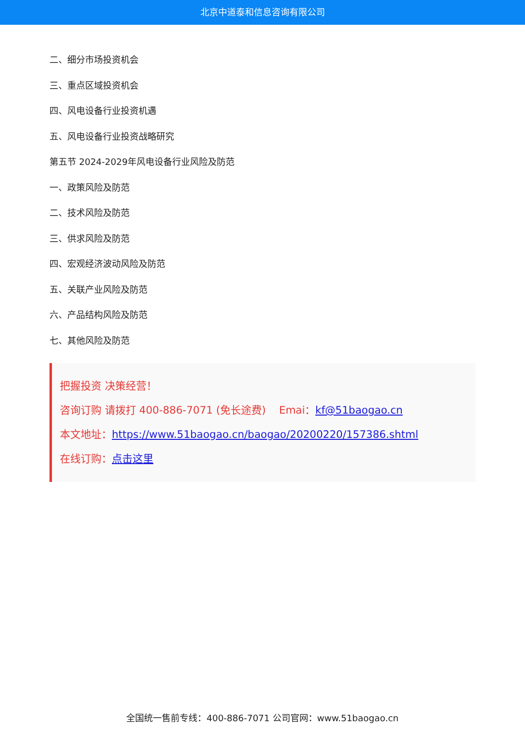北京中道泰和信息咨询有限公司
二、细分市场投资机会
三、重点区域投资机会
四、风电设备行业投资机遇
五、风电设备行业投资战略研究
第五节 2024-2029年风电设备行业风险及防范
一、政策风险及防范
二、技术风险及防范
三、供求风险及防范
四、宏观经济波动风险及防范
五、关联产业风险及防范
六、产品结构风险及防范
七、其他风险及防范
把握投资 决策经营！
咨询订购 请拨打 400-886-7071 (免长途费) Emai：kf@51baogao.cn
本文地址：https://www.51baogao.cn/baogao/20200220/157386.shtml
在线订购：点击这里
全国统一售前专线：400-886-7071 公司官网：www.51baogao.cn